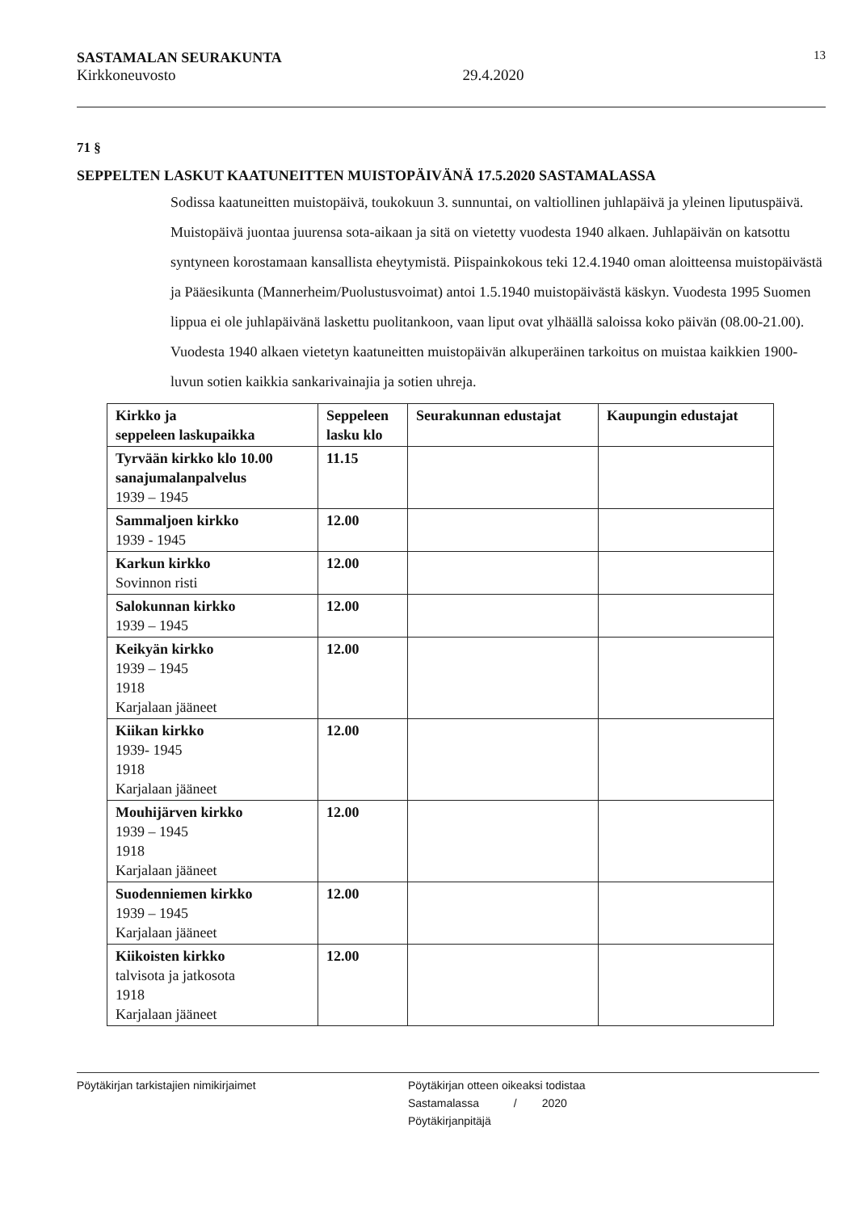SASTAMALAN SEURAKUNTA
Kirkkoneuvosto
29.4.2020
13
71 §
SEPPELTEN LASKUT KAATUNEITTEN MUISTOPÄIVÄNÄ 17.5.2020 SASTAMALASSA
Sodissa kaatuneitten muistopäivä, toukokuun 3. sunnuntai, on valtiollinen juhlapäivä ja yleinen liputuspäivä. Muistopäivä juontaa juurensa sota-aikaan ja sitä on vietetty vuodesta 1940 alkaen. Juhlapäivän on katsottu syntyneen korostamaan kansallista eheytymistä. Piispainkokous teki 12.4.1940 oman aloitteensa muistopäivästä ja Pääesikunta (Mannerheim/Puolustusvoimat) antoi 1.5.1940 muistopäivästä käskyn. Vuodesta 1995 Suomen lippua ei ole juhlapäivänä laskettu puolitankoon, vaan liput ovat ylhäällä saloissa koko päivän (08.00-21.00). Vuodesta 1940 alkaen vietetyn kaatuneitten muistopäivän alkuperäinen tarkoitus on muistaa kaikkien 1900-luvun sotien kaikkia sankarivainajia ja sotien uhreja.
| Kirkko ja seppeleen laskupaikka | Seppeleen lasku klo | Seurakunnan edustajat | Kaupungin edustajat |
| --- | --- | --- | --- |
| Tyrvään kirkko klo 10.00 sanajumalanpalvelus 1939 – 1945 | 11.15 | | |
| Sammaljoen kirkko 1939 - 1945 | 12.00 | | |
| Karkun kirkko Sovinnon risti | 12.00 | | |
| Salokunnan kirkko 1939 – 1945 | 12.00 | | |
| Keikyän kirkko 1939 – 1945 1918 Karjalaan jääneet | 12.00 | | |
| Kiikan kirkko 1939- 1945 1918 Karjalaan jääneet | 12.00 | | |
| Mouhijärven kirkko 1939 – 1945 1918 Karjalaan jääneet | 12.00 | | |
| Suodenniemen kirkko 1939 – 1945 Karjalaan jääneet | 12.00 | | |
| Kiikoisten kirkko talvisota ja jatkosota 1918 Karjalaan jääneet | 12.00 | | |
Pöytäkirjan tarkistajien nimikirjaimet Pöytäkirjan otteen oikeaksi todistaa
Sastamalassa / 2020
Pöytäkirjanpitäjä